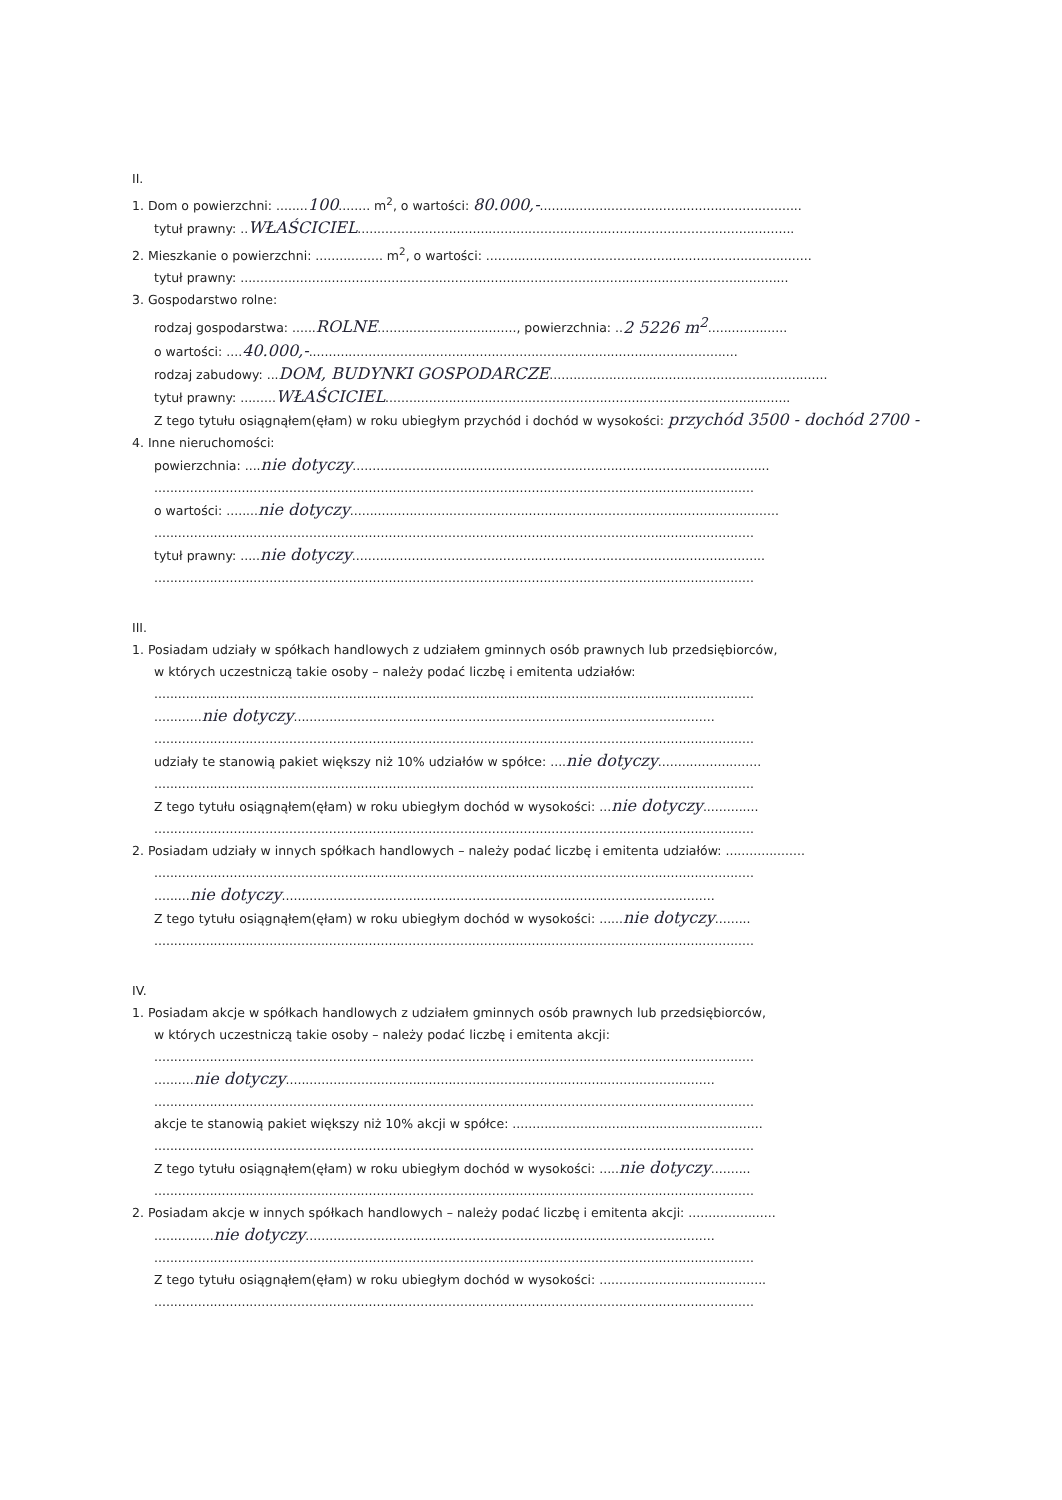II.
1. Dom o powierzchni: ........100........ m<sup>2</sup>, o wartości: 80.000,-..................................................................
tytuł prawny: ..WŁAŚCICIEL..............................................................................................................
2. Mieszkanie o powierzchni: ................. m<sup>2</sup>, o wartości: ..................................................................................
tytuł prawny: ..........................................................................................................................................
3. Gospodarstwo rolne:
rodzaj gospodarstwa: ......ROLNE..................................., powierzchnia: ..2 5226 m<sup>2</sup>....................
o wartości: ....40.000,-............................................................................................................
rodzaj zabudowy: ...DOM, BUDYNKI GOSPODARCZE......................................................................
tytuł prawny: .........WŁAŚCICIEL......................................................................................................
Z tego tytułu osiągnąłem(ęłam) w roku ubiegłym przychód i dochód w wysokości: przychód 3500 - dochód 2700 -
4. Inne nieruchomości:
powierzchnia: ....nie dotyczy.........................................................................................................
.......................................................................................................................................................
o wartości: ........nie dotyczy............................................................................................................
.......................................................................................................................................................
tytuł prawny: .....nie dotyczy........................................................................................................
.......................................................................................................................................................
III.
1. Posiadam udziały w spółkach handlowych z udziałem gminnych osób prawnych lub przedsiębiorców,
w których uczestniczą takie osoby – należy podać liczbę i emitenta udziałów:
.......................................................................................................................................................
............nie dotyczy..........................................................................................................
.......................................................................................................................................................
udziały te stanowią pakiet większy niż 10% udziałów w spółce: ....nie dotyczy..........................
.......................................................................................................................................................
Z tego tytułu osiągnąłem(ęłam) w roku ubiegłym dochód w wysokości: ...nie dotyczy..............
.......................................................................................................................................................
2. Posiadam udziały w innych spółkach handlowych – należy podać liczbę i emitenta udziałów: ....................
.......................................................................................................................................................
.........nie dotyczy.............................................................................................................
Z tego tytułu osiągnąłem(ęłam) w roku ubiegłym dochód w wysokości: ......nie dotyczy.........
.......................................................................................................................................................
IV.
1. Posiadam akcje w spółkach handlowych z udziałem gminnych osób prawnych lub przedsiębiorców,
w których uczestniczą takie osoby – należy podać liczbę i emitenta akcji:
.......................................................................................................................................................
..........nie dotyczy............................................................................................................
.......................................................................................................................................................
akcje te stanowią pakiet większy niż 10% akcji w spółce: ...............................................................
.......................................................................................................................................................
Z tego tytułu osiągnąłem(ęłam) w roku ubiegłym dochód w wysokości: .....nie dotyczy..........
.......................................................................................................................................................
2. Posiadam akcje w innych spółkach handlowych – należy podać liczbę i emitenta akcji: ......................
...............nie dotyczy.......................................................................................................
.......................................................................................................................................................
Z tego tytułu osiągnąłem(ęłam) w roku ubiegłym dochód w wysokości: ..........................................
.......................................................................................................................................................